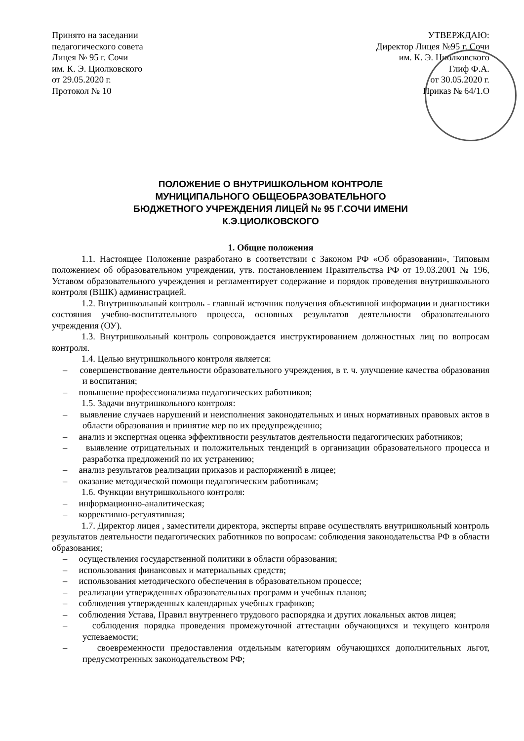Принято на заседании
педагогического совета
Лицея № 95 г. Сочи
им. К. Э. Циолковского
от 29.05.2020 г.
Протокол № 10
УТВЕРЖДАЮ:
Директор Лицея №95 г. Сочи
им. К. Э. Циолковского
Глиф Ф.А.
от 30.05.2020 г.
Приказ № 64/1.О
ПОЛОЖЕНИЕ О ВНУТРИШКОЛЬНОМ КОНТРОЛЕ
МУНИЦИПАЛЬНОГО ОБЩЕОБРАЗОВАТЕЛЬНОГО
БЮДЖЕТНОГО УЧРЕЖДЕНИЯ ЛИЦЕЙ № 95 Г.СОЧИ ИМЕНИ
К.Э.ЦИОЛКОВСКОГО
1. Общие положения
1.1. Настоящее Положение разработано в соответствии с Законом РФ «Об образовании», Типовым положением об образовательном учреждении, утв. постановлением Правительства РФ от 19.03.2001 № 196, Уставом образовательного учреждения и регламентирует содержание и порядок проведения внутришкольного контроля (ВШК) администрацией.
1.2. Внутришкольный контроль - главный источник получения объективной информации и диагностики состояния учебно-воспитательного процесса, основных результатов деятельности образовательного учреждения (ОУ).
1.3. Внутришкольный контроль сопровождается инструктированием должностных лиц по вопросам контроля.
1.4. Целью внутришкольного контроля является:
– совершенствование деятельности образовательного учреждения, в т. ч. улучшение качества образования и воспитания;
– повышение профессионализма педагогических работников;
1.5. Задачи внутришкольного контроля:
– выявление случаев нарушений и неисполнения законодательных и иных нормативных правовых актов в области образования и принятие мер по их предупреждению;
– анализ и экспертная оценка эффективности результатов деятельности педагогических работников;
– выявление отрицательных и положительных тенденций в организации образовательного процесса и разработка предложений по их устранению;
– анализ результатов реализации приказов и распоряжений в лицее;
– оказание методической помощи педагогическим работникам;
1.6. Функции внутришкольного контроля:
– информационно-аналитическая;
– коррективно-регулятивная;
1.7. Директор лицея , заместители директора, эксперты вправе осуществлять внутришкольный контроль результатов деятельности педагогических работников по вопросам: соблюдения законодательства РФ в области образования;
– осуществления государственной политики в области образования;
– использования финансовых и материальных средств;
– использования методического обеспечения в образовательном процессе;
– реализации утвержденных образовательных программ и учебных планов;
– соблюдения утвержденных календарных учебных графиков;
– соблюдения Устава, Правил внутреннего трудового распорядка и других локальных актов лицея;
– соблюдения порядка проведения промежуточной аттестации обучающихся и текущего контроля успеваемости;
– своевременности предоставления отдельным категориям обучающихся дополнительных льгот, предусмотренных законодательством РФ;